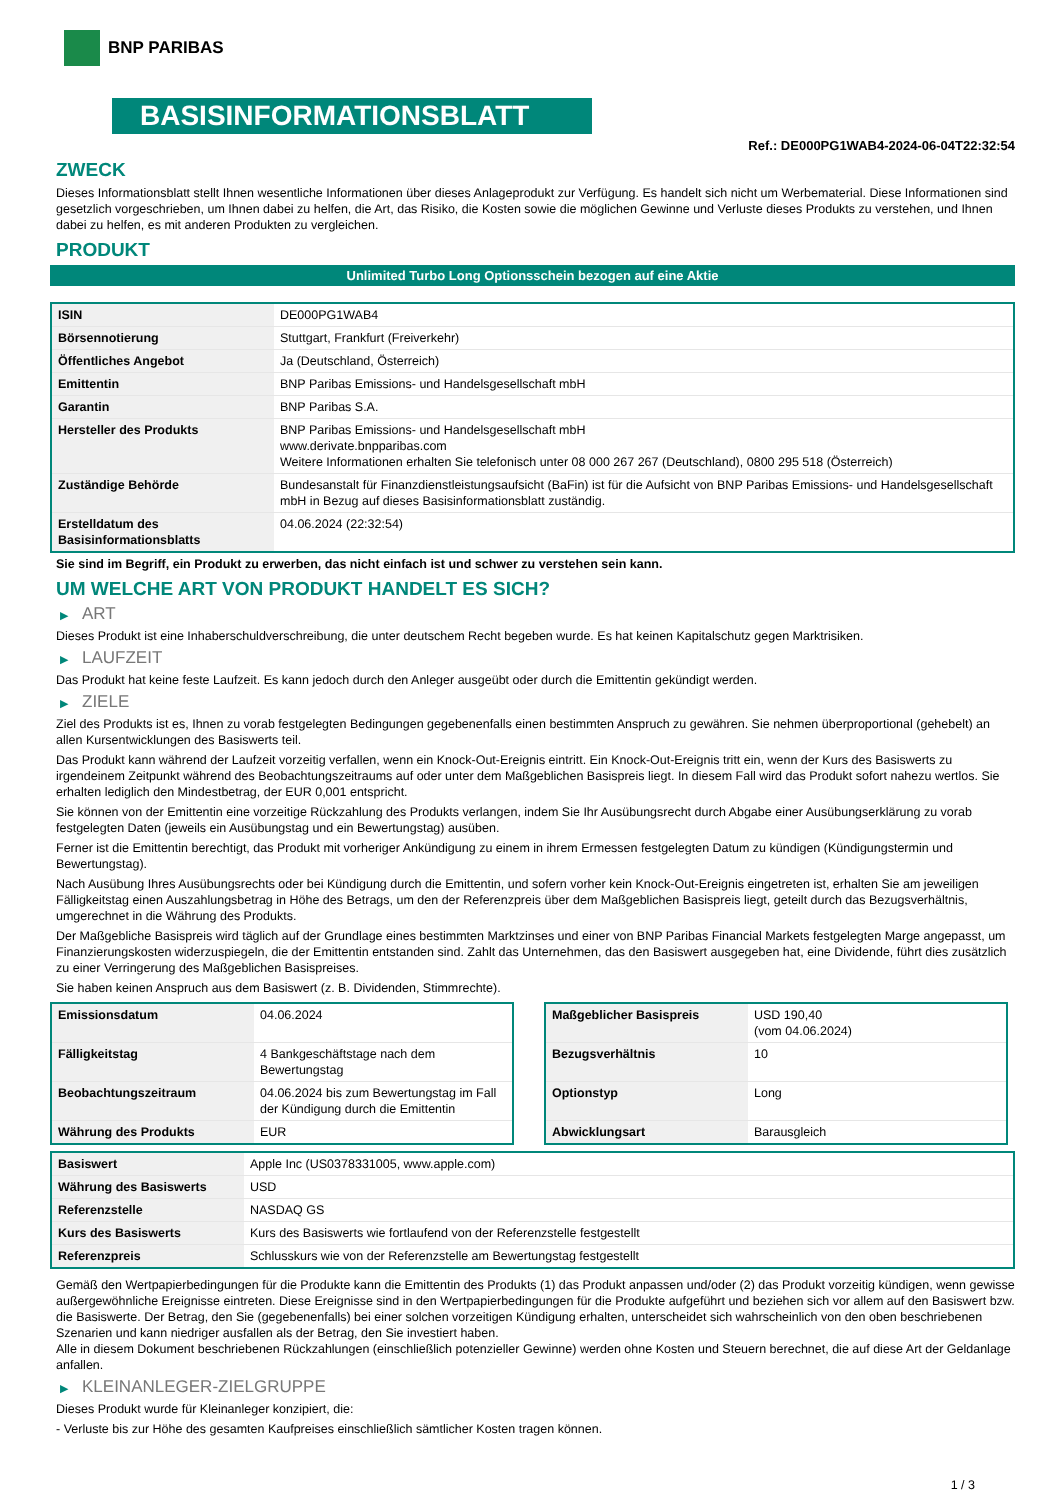BNP PARIBAS
BASISINFORMATIONSBLATT
Ref.: DE000PG1WAB4-2024-06-04T22:32:54
ZWECK
Dieses Informationsblatt stellt Ihnen wesentliche Informationen über dieses Anlageprodukt zur Verfügung. Es handelt sich nicht um Werbematerial. Diese Informationen sind gesetzlich vorgeschrieben, um Ihnen dabei zu helfen, die Art, das Risiko, die Kosten sowie die möglichen Gewinne und Verluste dieses Produkts zu verstehen, und Ihnen dabei zu helfen, es mit anderen Produkten zu vergleichen.
PRODUKT
Unlimited Turbo Long Optionsschein bezogen auf eine Aktie
| ISIN | DE000PG1WAB4 |
| Börsennotierung | Stuttgart, Frankfurt (Freiverkehr) |
| Öffentliches Angebot | Ja (Deutschland, Österreich) |
| Emittentin | BNP Paribas Emissions- und Handelsgesellschaft mbH |
| Garantin | BNP Paribas S.A. |
| Hersteller des Produkts | BNP Paribas Emissions- und Handelsgesellschaft mbH www.derivate.bnpparibas.com Weitere Informationen erhalten Sie telefonisch unter 08 000 267 267 (Deutschland), 0800 295 518 (Österreich) |
| Zuständige Behörde | Bundesanstalt für Finanzdienstleistungsaufsicht (BaFin) ist für die Aufsicht von BNP Paribas Emissions- und Handelsgesellschaft mbH in Bezug auf dieses Basisinformationsblatt zuständig. |
| Erstelldatum des Basisinformationsblatts | 04.06.2024 (22:32:54) |
Sie sind im Begriff, ein Produkt zu erwerben, das nicht einfach ist und schwer zu verstehen sein kann.
UM WELCHE ART VON PRODUKT HANDELT ES SICH?
▶ ART
Dieses Produkt ist eine Inhaberschuldverschreibung, die unter deutschem Recht begeben wurde. Es hat keinen Kapitalschutz gegen Marktrisiken.
▶ LAUFZEIT
Das Produkt hat keine feste Laufzeit. Es kann jedoch durch den Anleger ausgeübt oder durch die Emittentin gekündigt werden.
▶ ZIELE
Ziel des Produkts ist es, Ihnen zu vorab festgelegten Bedingungen gegebenenfalls einen bestimmten Anspruch zu gewähren. Sie nehmen überproportional (gehebelt) an allen Kursentwicklungen des Basiswerts teil.
Das Produkt kann während der Laufzeit vorzeitig verfallen, wenn ein Knock-Out-Ereignis eintritt. Ein Knock-Out-Ereignis tritt ein, wenn der Kurs des Basiswerts zu irgendeinem Zeitpunkt während des Beobachtungszeitraums auf oder unter dem Maßgeblichen Basispreis liegt. In diesem Fall wird das Produkt sofort nahezu wertlos. Sie erhalten lediglich den Mindestbetrag, der EUR 0,001 entspricht.
Sie können von der Emittentin eine vorzeitige Rückzahlung des Produkts verlangen, indem Sie Ihr Ausübungsrecht durch Abgabe einer Ausübungserklärung zu vorab festgelegten Daten (jeweils ein Ausübungstag und ein Bewertungstag) ausüben.
Ferner ist die Emittentin berechtigt, das Produkt mit vorheriger Ankündigung zu einem in ihrem Ermessen festgelegten Datum zu kündigen (Kündigungstermin und Bewertungstag).
Nach Ausübung Ihres Ausübungsrechts oder bei Kündigung durch die Emittentin, und sofern vorher kein Knock-Out-Ereignis eingetreten ist, erhalten Sie am jeweiligen Fälligkeitstag einen Auszahlungsbetrag in Höhe des Betrags, um den der Referenzpreis über dem Maßgeblichen Basispreis liegt, geteilt durch das Bezugsverhältnis, umgerechnet in die Währung des Produkts.
Der Maßgebliche Basispreis wird täglich auf der Grundlage eines bestimmten Marktzinses und einer von BNP Paribas Financial Markets festgelegten Marge angepasst, um Finanzierungskosten widerzuspiegeln, die der Emittentin entstanden sind. Zahlt das Unternehmen, das den Basiswert ausgegeben hat, eine Dividende, führt dies zusätzlich zu einer Verringerung des Maßgeblichen Basispreises.
Sie haben keinen Anspruch aus dem Basiswert (z. B. Dividenden, Stimmrechte).
| Emissionsdatum | 04.06.2024 |
| Fälligkeitstag | 4 Bankgeschäftstage nach dem Bewertungstag |
| Beobachtungszeitraum | 04.06.2024 bis zum Bewertungstag im Fall der Kündigung durch die Emittentin |
| Währung des Produkts | EUR |
| Maßgeblicher Basispreis | USD 190,40 (vom 04.06.2024) |
| Bezugsverhältnis | 10 |
| Optionstyp | Long |
| Abwicklungsart | Barausgleich |
| Basiswert | Apple Inc (US0378331005, www.apple.com) |
| Währung des Basiswerts | USD |
| Referenzstelle | NASDAQ GS |
| Kurs des Basiswerts | Kurs des Basiswerts wie fortlaufend von der Referenzstelle festgestellt |
| Referenzpreis | Schlusskurs wie von der Referenzstelle am Bewertungstag festgestellt |
Gemäß den Wertpapierbedingungen für die Produkte kann die Emittentin des Produkts (1) das Produkt anpassen und/oder (2) das Produkt vorzeitig kündigen, wenn gewisse außergewöhnliche Ereignisse eintreten. Diese Ereignisse sind in den Wertpapierbedingungen für die Produkte aufgeführt und beziehen sich vor allem auf den Basiswert bzw. die Basiswerte. Der Betrag, den Sie (gegebenenfalls) bei einer solchen vorzeitigen Kündigung erhalten, unterscheidet sich wahrscheinlich von den oben beschriebenen Szenarien und kann niedriger ausfallen als der Betrag, den Sie investiert haben.
Alle in diesem Dokument beschriebenen Rückzahlungen (einschließlich potenzieller Gewinne) werden ohne Kosten und Steuern berechnet, die auf diese Art der Geldanlage anfallen.
▶ KLEINANLEGER-ZIELGRUPPE
Dieses Produkt wurde für Kleinanleger konzipiert, die:
- Verluste bis zur Höhe des gesamten Kaufpreises einschließlich sämtlicher Kosten tragen können.
1 / 3